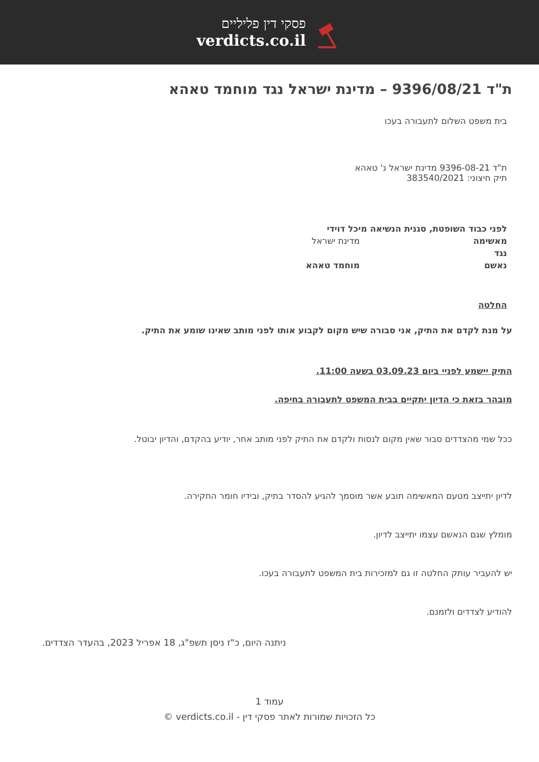פסקי דין פליליים
verdicts.co.il
ת"ד 9396/08/21 – מדינת ישראל נגד מוחמד טאהא
בית משפט השלום לתעבורה בעכו
ת"ד 9396-08-21 מדינת ישראל נ' טאהא
תיק חיצוני: 383540/2021
| לפני | כבוד השופטת, סגנית הנשיאה מיכל דוידי | |
| מאשימה | | מדינת ישראל |
| נגד | | |
| נאשם | | מוחמד טאהא |
החלטה
על מנת לקדם את התיק, אני סבורה שיש מקום לקבוע אותו לפני מותב שאינו שומע את התיק.
התיק יישמע לפניי ביום 03.09.23 בשעה 11:00.
מובהר בזאת כי הדיון יתקיים בבית המשפט לתעבורה בחיפה.
ככל שמי מהצדדים סבור שאין מקום לנסות ולקדם את התיק לפני מותב אחר, יודיע בהקדם, והדיון יבוטל.
לדיון יתייצב מטעם המאשימה תובע אשר מוסמך להגיע להסדר בתיק, ובידיו חומר החקירה.
מומלץ שגם הנאשם עצמו יתייצב לדיון.
יש להעביר עותק החלטה זו גם למזכירות בית המשפט לתעבורה בעכו.
להודיע לצדדים ולזמנם.
ניתנה היום, כ"ז ניסן תשפ"ג, 18 אפריל 2023, בהעדר הצדדים.
עמוד 1
כל הזכויות שמורות לאתר פסקי דין - verdicts.co.il ©